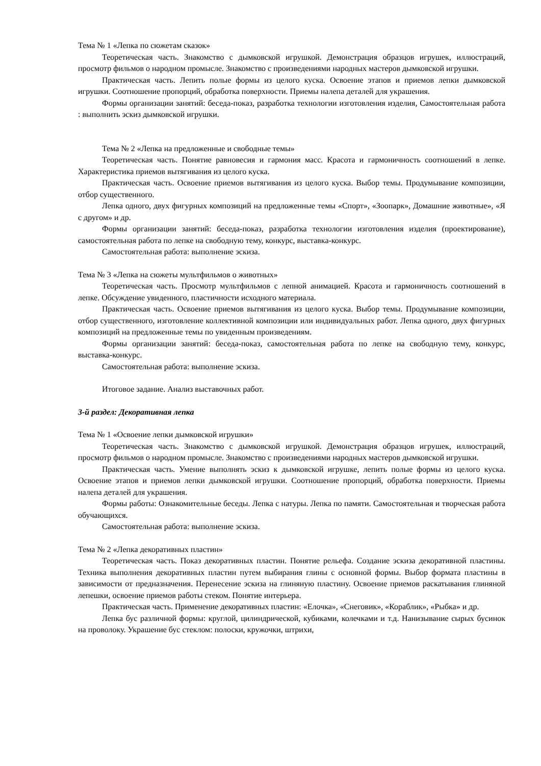Тема № 1 «Лепка по сюжетам сказок»
Теоретическая часть. Знакомство с дымковской игрушкой. Демонстрация образцов игрушек, иллюстраций, просмотр фильмов о народном промысле. Знакомство с произведениями народных мастеров дымковской игрушки.
Практическая часть. Лепить полые формы из целого куска. Освоение этапов и приемов лепки дымковской игрушки. Соотношение пропорций, обработка поверхности. Приемы налепа деталей для украшения.
Формы организации занятий: беседа-показ, разработка технологии изготовления изделия, Самостоятельная работа : выполнить эскиз дымковской игрушки.
Тема № 2 «Лепка на предложенные и свободные темы»
Теоретическая часть. Понятие равновесия и гармония масс. Красота и гармоничность соотношений в лепке. Характеристика приемов вытягивания из целого куска.
Практическая часть. Освоение приемов вытягивания из целого куска. Выбор темы. Продумывание композиции, отбор существенного.
Лепка одного, двух фигурных композиций на предложенные темы «Спорт», «Зоопарк», Домашние животные», «Я с другом» и др.
Формы организации занятий: беседа-показ, разработка технологии изготовления изделия (проектирование), самостоятельная работа по лепке на свободную тему, конкурс, выставка-конкурс.
Самостоятельная работа: выполнение эскиза.
Тема № 3 «Лепка на сюжеты мультфильмов о животных»
Теоретическая часть. Просмотр мультфильмов с лепной анимацией. Красота и гармоничность соотношений в лепке. Обсуждение увиденного, пластичности исходного материала.
Практическая часть. Освоение приемов вытягивания из целого куска. Выбор темы. Продумывание композиции, отбор существенного, изготовление коллективной композиции или индивидуальных работ. Лепка одного, двух фигурных композиций на предложенные темы по увиденным произведениям.
Формы организации занятий: беседа-показ, самостоятельная работа по лепке на свободную тему, конкурс, выставка-конкурс.
Самостоятельная работа: выполнение эскиза.
Итоговое задание. Анализ выставочных работ.
3-й раздел: Декоративная лепка
Тема № 1 «Освоение лепки дымковской игрушки»
Теоретическая часть. Знакомство с дымковской игрушкой. Демонстрация образцов игрушек, иллюстраций, просмотр фильмов о народном промысле. Знакомство с произведениями народных мастеров дымковской игрушки.
Практическая часть. Умение выполнять эскиз к дымковской игрушке, лепить полые формы из целого куска. Освоение этапов и приемов лепки дымковской игрушки. Соотношение пропорций, обработка поверхности. Приемы налепа деталей для украшения.
Формы работы: Ознакомительные беседы. Лепка с натуры. Лепка по памяти. Самостоятельная и творческая работа обучающихся.
Самостоятельная работа: выполнение эскиза.
Тема № 2 «Лепка декоративных пластин»
Теоретическая часть. Показ декоративных пластин. Понятие рельефа. Создание эскиза декоративной пластины. Техника выполнения декоративных пластин путем выбирания глины с основной формы. Выбор формата пластины в зависимости от предназначения. Перенесение эскиза на глиняную пластину. Освоение приемов раскатывания глиняной лепешки, освоение приемов работы стеком. Понятие интерьера.
Практическая часть. Применение декоративных пластин: «Елочка», «Снеговик», «Кораблик», «Рыбка» и др.
Лепка бус различной формы: круглой, цилиндрической, кубиками, колечками и т.д. Нанизывание сырых бусинок на проволоку. Украшение бус стеклом: полоски, кружочки, штрихи,